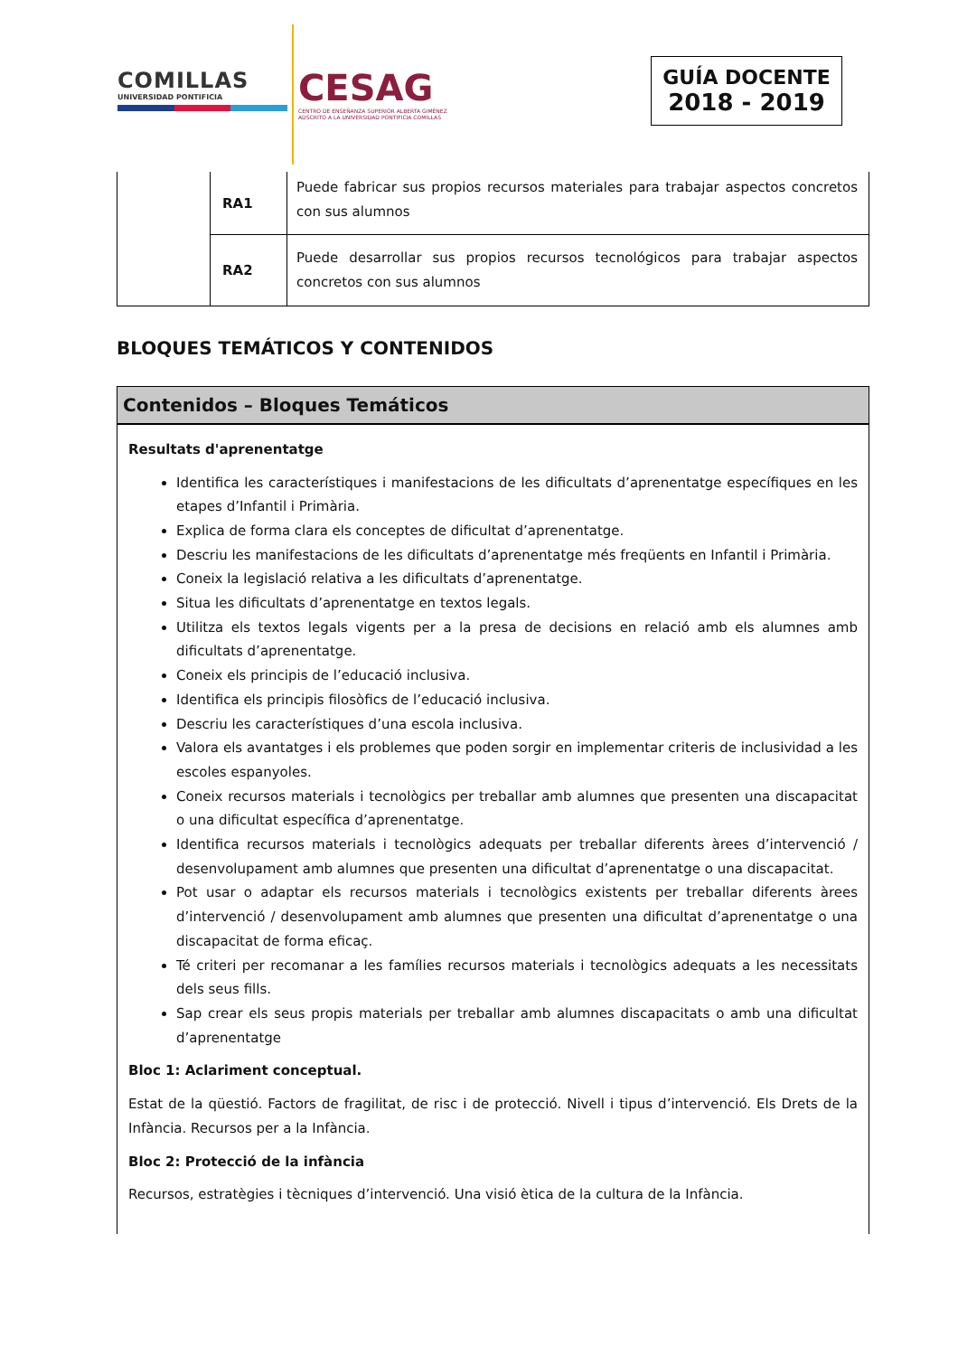COMILLAS
UNIVERSIDAD PONTIFICIA
CESAG
CENTRO DE ENSEÑANZA SUPERIOR ALBERTA GIMÉNEZ
ADSCRITO A LA UNIVERSIDAD PONTIFICIA COMILLAS
GUÍA DOCENTE
2018 - 2019
| | RA1 | Puede fabricar sus propios recursos materiales para trabajar aspectos concretos con sus alumnos |
| | RA2 | Puede desarrollar sus propios recursos tecnológicos para trabajar aspectos concretos con sus alumnos |
BLOQUES TEMÁTICOS Y CONTENIDOS
Contenidos – Bloques Temáticos
Resultats d'aprenentatge
Identifica les característiques i manifestacions de les dificultats d’aprenentatge específiques en les etapes d’Infantil i Primària.
Explica de forma clara els conceptes de dificultat d’aprenentatge.
Descriu les manifestacions de les dificultats d’aprenentatge més freqüents en Infantil i Primària.
Coneix la legislació relativa a les dificultats d’aprenentatge.
Situa les dificultats d’aprenentatge en textos legals.
Utilitza els textos legals vigents per a la presa de decisions en relació amb els alumnes amb dificultats d’aprenentatge.
Coneix els principis de l’educació inclusiva.
Identifica els principis filosòfics de l’educació inclusiva.
Descriu les característiques d’una escola inclusiva.
Valora els avantatges i els problemes que poden sorgir en implementar criteris de inclusividad a les escoles espanyoles.
Coneix recursos materials i tecnològics per treballar amb alumnes que presenten una discapacitat o una dificultat específica d’aprenentatge.
Identifica recursos materials i tecnològics adequats per treballar diferents àrees d’intervenció / desenvolupament amb alumnes que presenten una dificultat d’aprenentatge o una discapacitat.
Pot usar o adaptar els recursos materials i tecnològics existents per treballar diferents àrees d’intervenció / desenvolupament amb alumnes que presenten una dificultat d’aprenentatge o una discapacitat de forma eficaç.
Té criteri per recomanar a les famílies recursos materials i tecnològics adequats a les necessitats dels seus fills.
Sap crear els seus propis materials per treballar amb alumnes discapacitats o amb una dificultat d’aprenentatge
Bloc 1: Aclariment conceptual.
Estat de la qüestió. Factors de fragilitat, de risc i de protecció. Nivell i tipus d’intervenció. Els Drets de la Infància. Recursos per a la Infància.
Bloc 2: Protecció de la infància
Recursos, estratègies i tècniques d’intervenció. Una visió ètica de la cultura de la Infància.